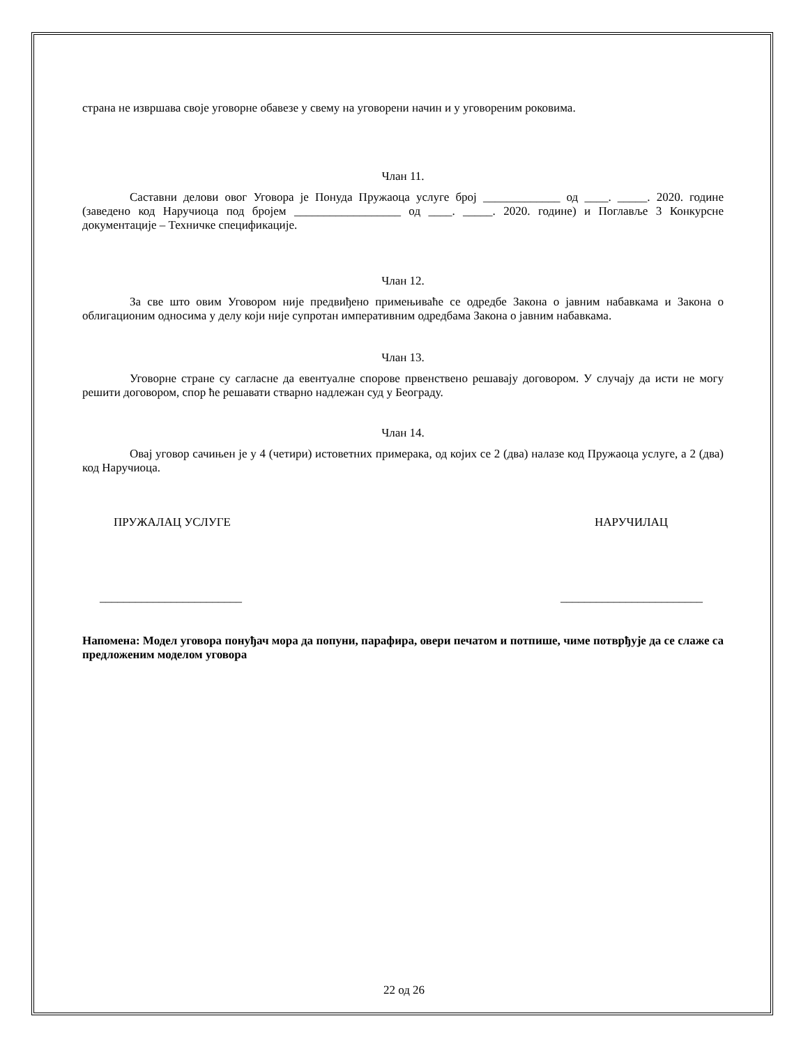страна не извршава своје уговорне обавезе у свему на уговорени начин и у уговореним роковима.
Члан 11.
Саставни делови овог Уговора је Понуда Пружаоца услуге број _____________ од ____. _____. 2020. године (заведено код Наручиоца под бројем __________________ од ____. _____. 2020. године) и Поглавље 3 Конкурсне документације – Техничке спецификације.
Члан 12.
За све што овим Уговором није предвиђено примењиваће се одредбе Закона о јавним набавкама и Закона о облигационим односима у делу који није супротан императивним одредбама Закона о јавним набавкама.
Члан 13.
Уговорне стране су сагласне да евентуалне спорове првенствено решавају договором. У случају да исти не могу решити договором, спор ће решавати стварно надлежан суд у Београду.
Члан 14.
Овај уговор сачињен је у 4 (четири) истоветних примерака, од којих се 2 (два) налазе код Пружаоца услуге, а 2 (два) код Наручиоца.
ПРУЖАЛАЦ УСЛУГЕ НАРУЧИЛАЦ
________________________ ________________________
Напомена: Модел уговора понуђач мора да попуни, парафира, овери печатом и потпише, чиме потврђује да се слаже са предложеним моделом уговора
22 од 26